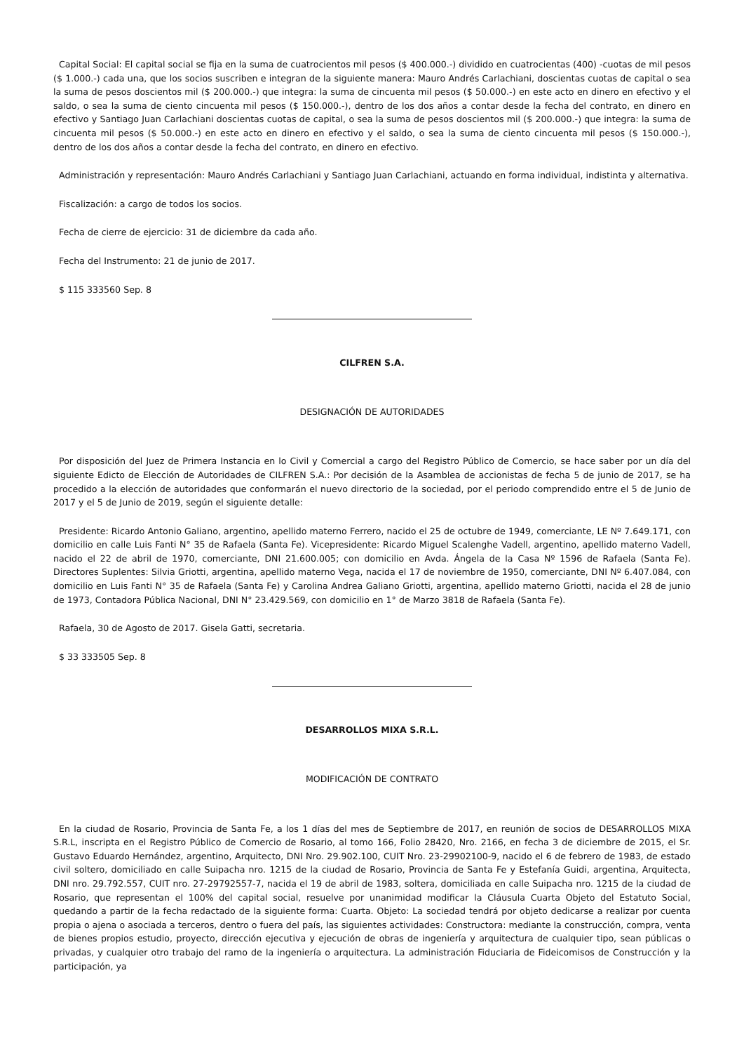Capital Social: El capital social se fija en la suma de cuatrocientos mil pesos ($ 400.000.-) dividido en cuatrocientas (400) -cuotas de mil pesos ($ 1.000.-) cada una, que los socios suscriben e integran de la siguiente manera: Mauro Andrés Carlachiani, doscientas cuotas de capital o sea la suma de pesos doscientos mil ($ 200.000.-) que integra: la suma de cincuenta mil pesos ($ 50.000.-) en este acto en dinero en efectivo y el saldo, o sea la suma de ciento cincuenta mil pesos ($ 150.000.-), dentro de los dos años a contar desde la fecha del contrato, en dinero en efectivo y Santiago Juan Carlachiani doscientas cuotas de capital, o sea la suma de pesos doscientos mil ($ 200.000.-) que integra: la suma de cincuenta mil pesos ($ 50.000.-) en este acto en dinero en efectivo y el saldo, o sea la suma de ciento cincuenta mil pesos ($ 150.000.-), dentro de los dos años a contar desde la fecha del contrato, en dinero en efectivo.
Administración y representación: Mauro Andrés Carlachiani y Santiago Juan Carlachiani, actuando en forma individual, indistinta y alternativa.
Fiscalización: a cargo de todos los socios.
Fecha de cierre de ejercicio: 31 de diciembre da cada año.
Fecha del Instrumento: 21 de junio de 2017.
$ 115 333560 Sep. 8
CILFREN S.A.
DESIGNACIÓN DE AUTORIDADES
Por disposición del Juez de Primera Instancia en lo Civil y Comercial a cargo del Registro Público de Comercio, se hace saber por un día del siguiente Edicto de Elección de Autoridades de CILFREN S.A.: Por decisión de la Asamblea de accionistas de fecha 5 de junio de 2017, se ha procedido a la elección de autoridades que conformarán el nuevo directorio de la sociedad, por el periodo comprendido entre el 5 de Junio de 2017 y el 5 de Junio de 2019, según el siguiente detalle:
Presidente: Ricardo Antonio Galiano, argentino, apellido materno Ferrero, nacido el 25 de octubre de 1949, comerciante, LE Nº 7.649.171, con domicilio en calle Luis Fanti N° 35 de Rafaela (Santa Fe). Vicepresidente: Ricardo Miguel Scalenghe Vadell, argentino, apellido materno Vadell, nacido el 22 de abril de 1970, comerciante, DNI 21.600.005; con domicilio en Avda. Ángela de la Casa Nº 1596 de Rafaela (Santa Fe). Directores Suplentes: Silvia Griotti, argentina, apellido materno Vega, nacida el 17 de noviembre de 1950, comerciante, DNI Nº 6.407.084, con domicilio en Luis Fanti N° 35 de Rafaela (Santa Fe) y Carolina Andrea Galiano Griotti, argentina, apellido materno Griotti, nacida el 28 de junio de 1973, Contadora Pública Nacional, DNI N° 23.429.569, con domicilio en 1° de Marzo 3818 de Rafaela (Santa Fe).
Rafaela, 30 de Agosto de 2017. Gisela Gatti, secretaria.
$ 33 333505 Sep. 8
DESARROLLOS MIXA S.R.L.
MODIFICACIÓN DE CONTRATO
En la ciudad de Rosario, Provincia de Santa Fe, a los 1 días del mes de Septiembre de 2017, en reunión de socios de DESARROLLOS MIXA S.R.L, inscripta en el Registro Público de Comercio de Rosario, al tomo 166, Folio 28420, Nro. 2166, en fecha 3 de diciembre de 2015, el Sr. Gustavo Eduardo Hernández, argentino, Arquitecto, DNI Nro. 29.902.100, CUIT Nro. 23-29902100-9, nacido el 6 de febrero de 1983, de estado civil soltero, domiciliado en calle Suipacha nro. 1215 de la ciudad de Rosario, Provincia de Santa Fe y Estefanía Guidi, argentina, Arquitecta, DNI nro. 29.792.557, CUIT nro. 27-29792557-7, nacida el 19 de abril de 1983, soltera, domiciliada en calle Suipacha nro. 1215 de la ciudad de Rosario, que representan el 100% del capital social, resuelve por unanimidad modificar la Cláusula Cuarta Objeto del Estatuto Social, quedando a partir de la fecha redactado de la siguiente forma: Cuarta. Objeto: La sociedad tendrá por objeto dedicarse a realizar por cuenta propia o ajena o asociada a terceros, dentro o fuera del país, las siguientes actividades: Constructora: mediante la construcción, compra, venta de bienes propios estudio, proyecto, dirección ejecutiva y ejecución de obras de ingeniería y arquitectura de cualquier tipo, sean públicas o privadas, y cualquier otro trabajo del ramo de la ingeniería o arquitectura. La administración Fiduciaria de Fideicomisos de Construcción y la participación, ya